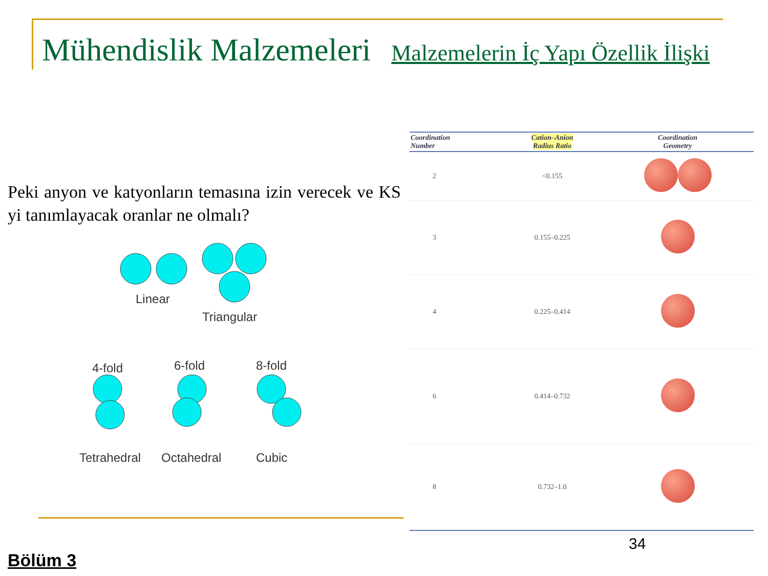Mühendislik Malzemeleri Malzemelerin İç Yapı Özellik İlişki
Peki anyon ve katyonların temasına izin verecek ve KS yi tanımlayacak oranlar ne olmalı?
Linear
Triangular
4-fold 6-fold 8-fold
Tetrahedral Octahedral Cubic
| Coordination Number | Cation–Anion Radius Ratio | Coordination Geometry |
| --- | --- | --- |
| 2 | <0.155 | |
| 3 | 0.155–0.225 | |
| 4 | 0.225–0.414 | |
| 6 | 0.414–0.732 | |
| 8 | 0.732–1.0 | |
34
Bölüm 3